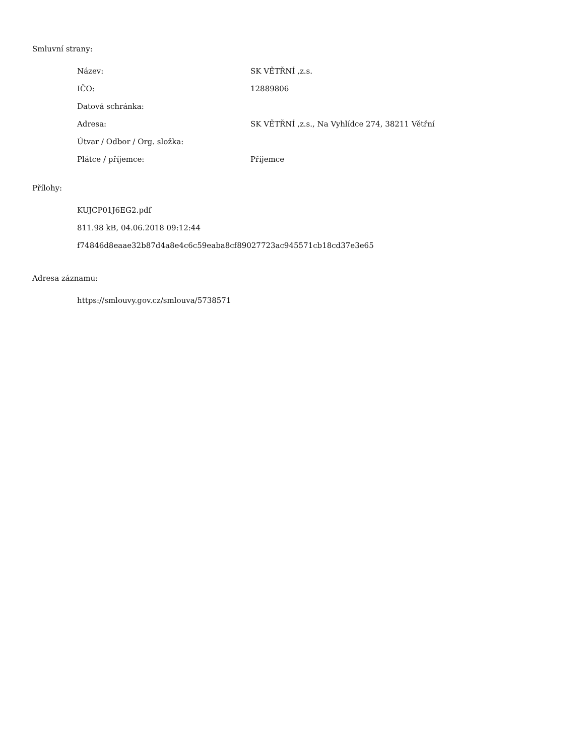Smluvní strany:
| Název: | SK VĚTŘNÍ ,z.s. |
| IČO: | 12889806 |
| Datová schránka: | |
| Adresa: | SK VĚTŘNÍ ,z.s., Na Vyhlídce 274, 38211 Větřní |
| Útvar / Odbor / Org. složka: | |
| Plátce / příjemce: | Příjemce |
Přílohy:
KUJCP01J6EG2.pdf
811.98 kB, 04.06.2018 09:12:44
f74846d8eaae32b87d4a8e4c6c59eaba8cf89027723ac945571cb18cd37e3e65
Adresa záznamu:
https://smlouvy.gov.cz/smlouva/5738571